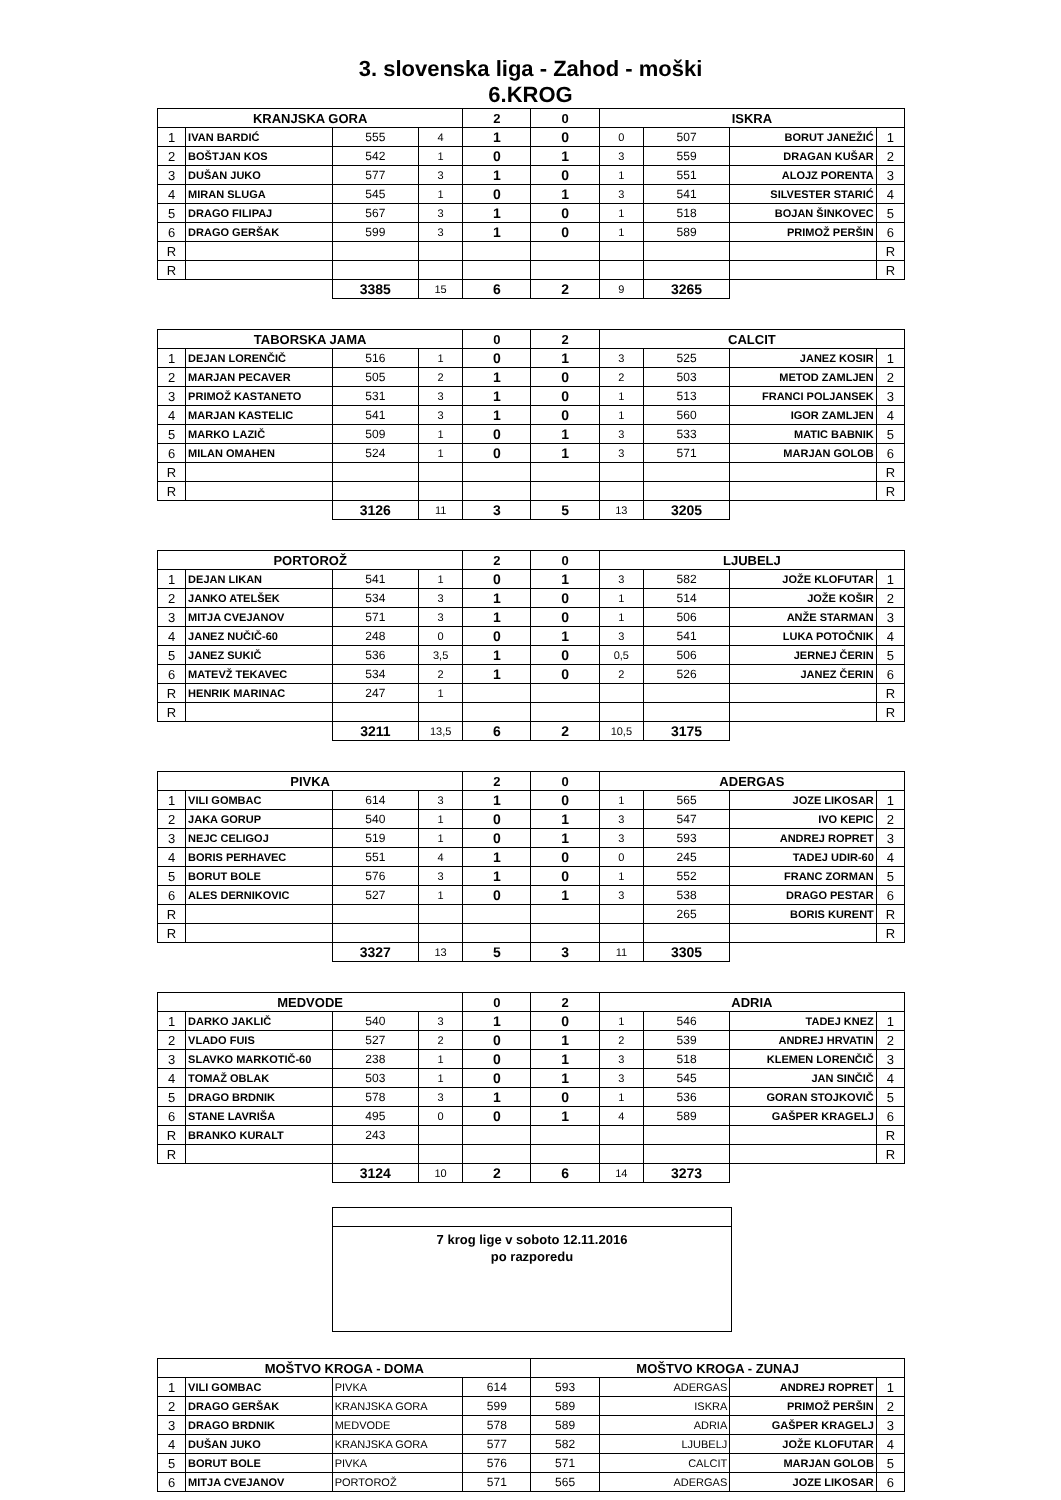3. slovenska liga - Zahod - moški
6.KROG
| KRANJSKA GORA | | | | 2 | 0 | ISKRA | | | |
| 1 | IVAN BARDIĆ | 555 | 4 | 1 | 0 | 0 | 507 | BORUT JANEŽIĆ | 1 |
| 2 | BOŠTJAN KOS | 542 | 1 | 0 | 1 | 3 | 559 | DRAGAN KUŠAR | 2 |
| 3 | DUŠAN JUKO | 577 | 3 | 1 | 0 | 1 | 551 | ALOJZ PORENTA | 3 |
| 4 | MIRAN SLUGA | 545 | 1 | 0 | 1 | 3 | 541 | SILVESTER STARIĆ | 4 |
| 5 | DRAGO FILIPAJ | 567 | 3 | 1 | 0 | 1 | 518 | BOJAN ŠINKOVEC | 5 |
| 6 | DRAGO GERŠAK | 599 | 3 | 1 | 0 | 1 | 589 | PRIMOŽ PERŠIN | 6 |
| R | | | | | | | | | R |
| R | | | | | | | | | R |
| | | 3385 | 15 | 6 | 2 | 9 | 3265 | | |
| TABORSKA JAMA | | | | 0 | 2 | CALCIT | | | |
| 1 | DEJAN LORENČIČ | 516 | 1 | 0 | 1 | 3 | 525 | JANEZ KOSIR | 1 |
| 2 | MARJAN PECAVER | 505 | 2 | 1 | 0 | 2 | 503 | METOD ZAMLJEN | 2 |
| 3 | PRIMOŽ KASTANETO | 531 | 3 | 1 | 0 | 1 | 513 | FRANCI POLJANSEK | 3 |
| 4 | MARJAN KASTELIC | 541 | 3 | 1 | 0 | 1 | 560 | IGOR ZAMLJEN | 4 |
| 5 | MARKO LAZIČ | 509 | 1 | 0 | 1 | 3 | 533 | MATIC BABNIK | 5 |
| 6 | MILAN OMAHEN | 524 | 1 | 0 | 1 | 3 | 571 | MARJAN GOLOB | 6 |
| R | | | | | | | | | R |
| R | | | | | | | | | R |
| | | 3126 | 11 | 3 | 5 | 13 | 3205 | | |
| PORTOROŽ | | | | 2 | 0 | LJUBELJ | | | |
| 1 | DEJAN LIKAN | 541 | 1 | 0 | 1 | 3 | 582 | JOŽE KLOFUTAR | 1 |
| 2 | JANKO ATELŠEK | 534 | 3 | 1 | 0 | 1 | 514 | JOŽE KOŠIR | 2 |
| 3 | MITJA CVEJANOV | 571 | 3 | 1 | 0 | 1 | 506 | ANŽE STARMAN | 3 |
| 4 | JANEZ NUČIČ-60 | 248 | 0 | 0 | 1 | 3 | 541 | LUKA POTOČNIK | 4 |
| 5 | JANEZ SUKIČ | 536 | 3,5 | 1 | 0 | 0,5 | 506 | JERNEJ ČERIN | 5 |
| 6 | MATEVŽ TEKAVEC | 534 | 2 | 1 | 0 | 2 | 526 | JANEZ ČERIN | 6 |
| R | HENRIK MARINAC | 247 | 1 | | | | | | R |
| R | | | | | | | | | R |
| | | 3211 | 13,5 | 6 | 2 | 10,5 | 3175 | | |
| PIVKA | | | | 2 | 0 | ADERGAS | | | |
| 1 | VILI GOMBAC | 614 | 3 | 1 | 0 | 1 | 565 | JOZE LIKOSAR | 1 |
| 2 | JAKA GORUP | 540 | 1 | 0 | 1 | 3 | 547 | IVO KEPIC | 2 |
| 3 | NEJC CELIGOJ | 519 | 1 | 0 | 1 | 3 | 593 | ANDREJ ROPRET | 3 |
| 4 | BORIS PERHAVEC | 551 | 4 | 1 | 0 | 0 | 245 | TADEJ UDIR-60 | 4 |
| 5 | BORUT BOLE | 576 | 3 | 1 | 0 | 1 | 552 | FRANC ZORMAN | 5 |
| 6 | ALES DERNIKOVIC | 527 | 1 | 0 | 1 | 3 | 538 | DRAGO PESTAR | 6 |
| R | | | | | | | 265 | BORIS KURENT | R |
| R | | | | | | | | | R |
| | | 3327 | 13 | 5 | 3 | 11 | 3305 | | |
| MEDVODE | | | | 0 | 2 | ADRIA | | | |
| 1 | DARKO JAKLIČ | 540 | 3 | 1 | 0 | 1 | 546 | TADEJ KNEZ | 1 |
| 2 | VLADO FUIS | 527 | 2 | 0 | 1 | 2 | 539 | ANDREJ HRVATIN | 2 |
| 3 | SLAVKO MARKOTIČ-60 | 238 | 1 | 0 | 1 | 3 | 518 | KLEMEN LORENČIČ | 3 |
| 4 | TOMAŽ OBLAK | 503 | 1 | 0 | 1 | 3 | 545 | JAN SINČIČ | 4 |
| 5 | DRAGO BRDNIK | 578 | 3 | 1 | 0 | 1 | 536 | GORAN STOJKOVIČ | 5 |
| 6 | STANE LAVRIŠA | 495 | 0 | 0 | 1 | 4 | 589 | GAŠPER KRAGELJ | 6 |
| R | BRANKO KURALT | 243 | | | | | | | R |
| R | | | | | | | | | R |
| | | 3124 | 10 | 2 | 6 | 14 | 3273 | | |
7 krog lige v soboto 12.11.2016
po razporedu
| MOŠTVO KROGA - DOMA | | | | MOŠTVO KROGA - ZUNAJ | | | |
| 1 | VILI GOMBAC | PIVKA | 614 | 593 | ADERGAS | ANDREJ ROPRET | 1 |
| 2 | DRAGO GERŠAK | KRANJSKA GORA | 599 | 589 | ISKRA | PRIMOŽ PERŠIN | 2 |
| 3 | DRAGO BRDNIK | MEDVODE | 578 | 589 | ADRIA | GAŠPER KRAGELJ | 3 |
| 4 | DUŠAN JUKO | KRANJSKA GORA | 577 | 582 | LJUBELJ | JOŽE KLOFUTAR | 4 |
| 5 | BORUT BOLE | PIVKA | 576 | 571 | CALCIT | MARJAN GOLOB | 5 |
| 6 | MITJA CVEJANOV | PORTOROŽ | 571 | 565 | ADERGAS | JOZE LIKOSAR | 6 |